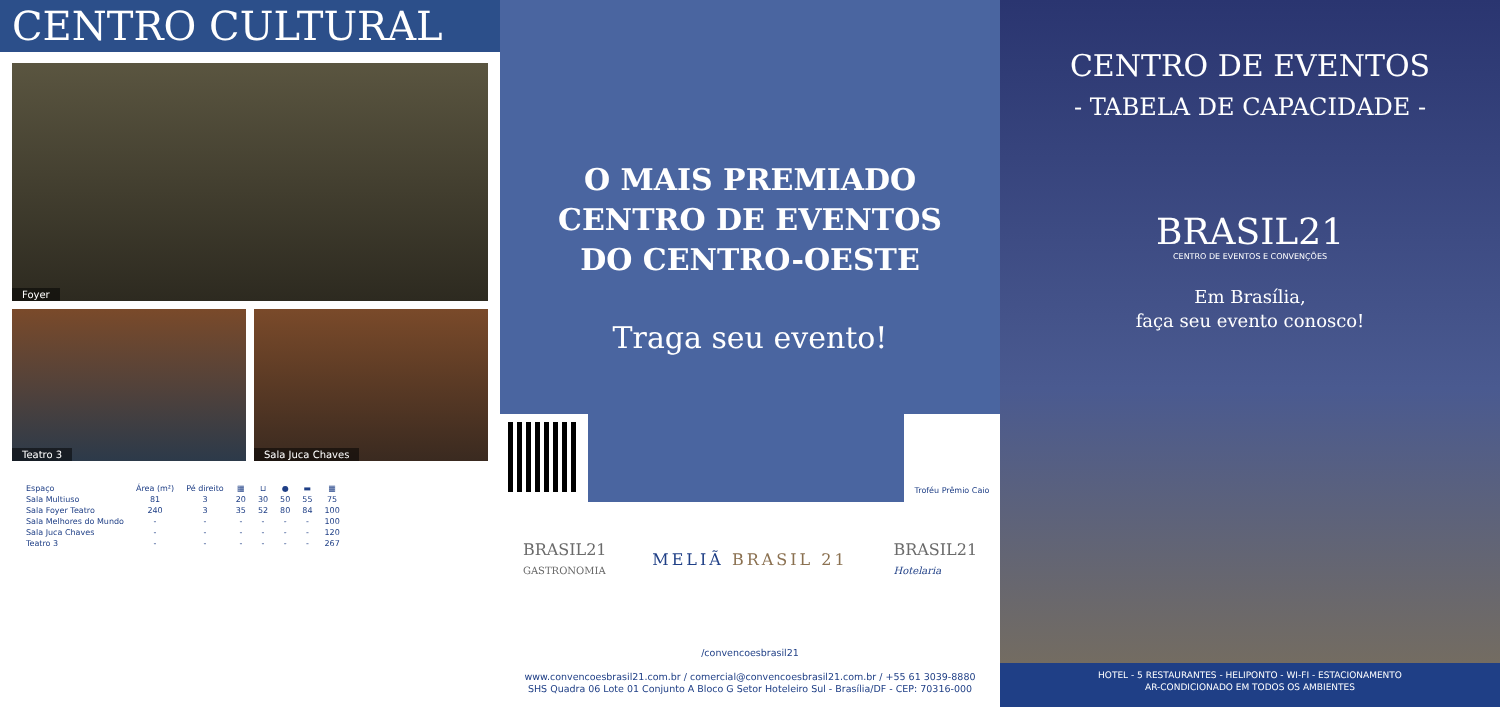CENTRO CULTURAL
Foyer
Teatro 3
Sala Juca Chaves
| Espaço | Área (m²) | Pé direito | ▦ | ⊔ | ● | ▬ | ▦ |
| --- | --- | --- | --- | --- | --- | --- | --- |
| Sala Multiuso | 81 | 3 | 20 | 30 | 50 | 55 | 75 |
| Sala Foyer Teatro | 240 | 3 | 35 | 52 | 80 | 84 | 100 |
| Sala Melhores do Mundo | - | - | - | - | - | - | 100 |
| Sala Juca Chaves | - | - | - | - | - | - | 120 |
| Teatro 3 | - | - | - | - | - | - | 267 |
O MAIS PREMIADO
CENTRO DE EVENTOS
DO CENTRO-OESTE
Traga seu evento!
Troféu Prêmio Caio
BRASIL21
GASTRONOMIA
MELIÃ BRASIL 21
BRASIL21
Hotelaria
/convencoesbrasil21
www.convencoesbrasil21.com.br / comercial@convencoesbrasil21.com.br / +55 61 3039-8880
SHS Quadra 06 Lote 01 Conjunto A Bloco G Setor Hoteleiro Sul - Brasília/DF - CEP: 70316-000
CENTRO DE EVENTOS
- TABELA DE CAPACIDADE -
BRASIL21
CENTRO DE EVENTOS E CONVENÇÕES
Em Brasília,
faça seu evento conosco!
HOTEL - 5 RESTAURANTES - HELIPONTO - WI-FI - ESTACIONAMENTO
AR-CONDICIONADO EM TODOS OS AMBIENTES